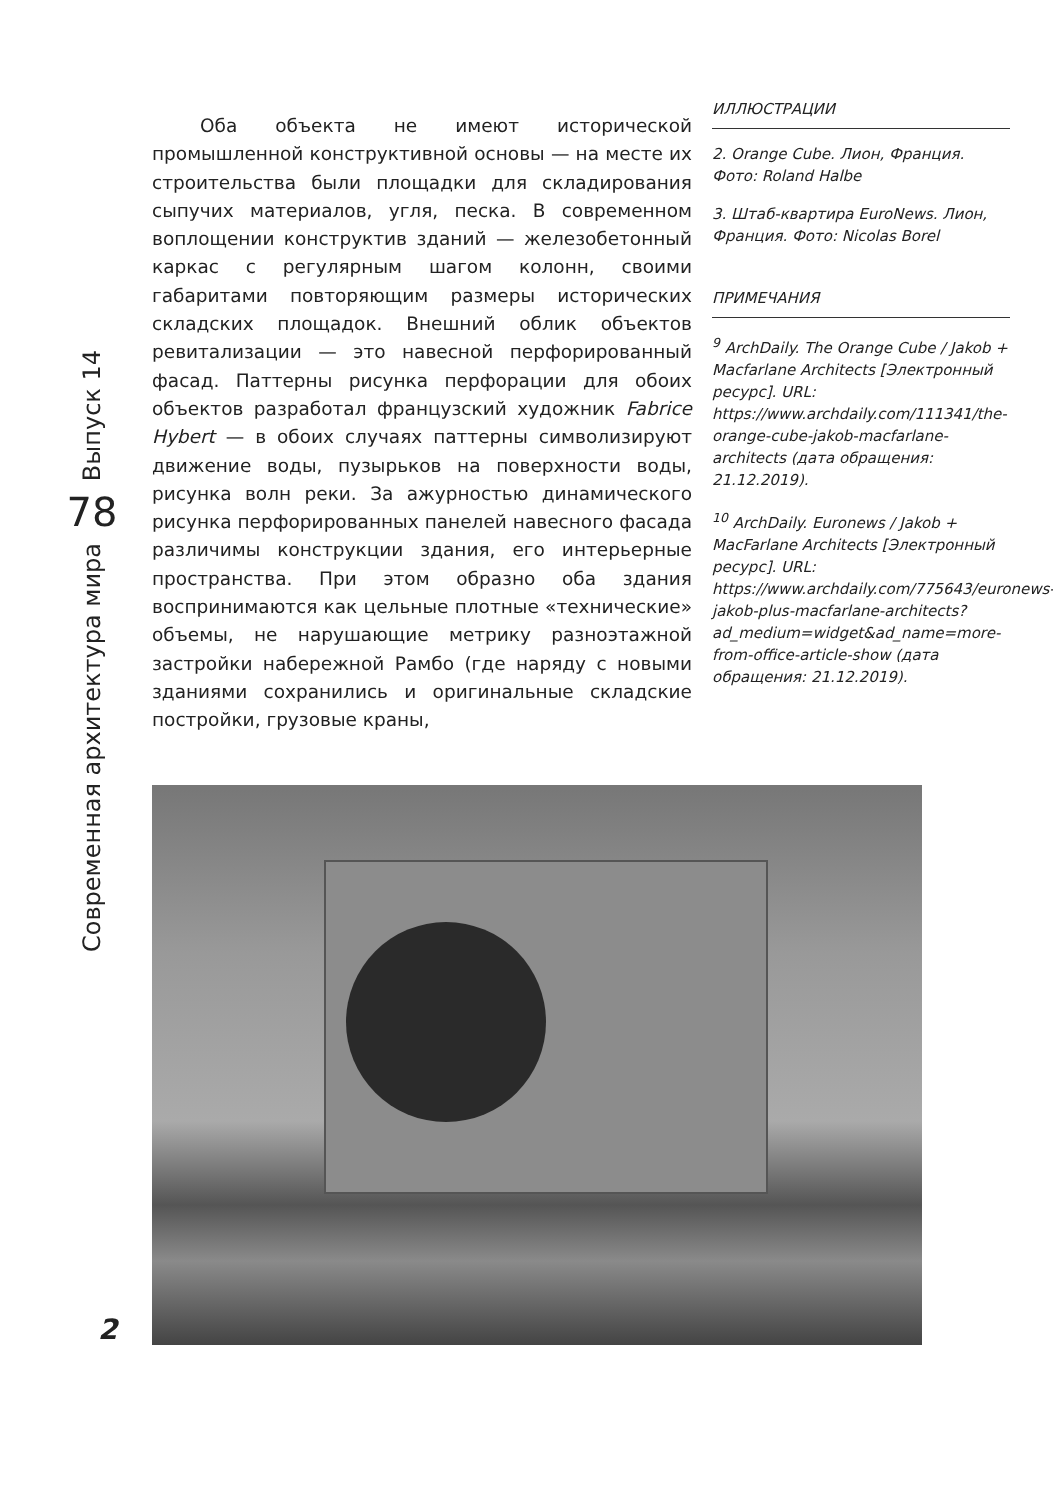Выпуск 14
78
Современная архитектура мира
Оба объекта не имеют исторической промышленной конструктивной основы — на месте их строительства были площадки для складирования сыпучих материалов, угля, песка. В современном воплощении конструктив зданий — железобетонный каркас с регулярным шагом колонн, своими габаритами повторяющим размеры исторических складских площадок. Внешний облик объектов ревитализации — это навесной перфорированный фасад. Паттерны рисунка перфорации для обоих объектов разработал французский художник Fabrice Hybert — в обоих случаях паттерны символизируют движение воды, пузырьков на поверхности воды, рисунка волн реки. За ажурностью динамического рисунка перфорированных панелей навесного фасада различимы конструкции здания, его интерьерные пространства. При этом образно оба здания воспринимаются как цельные плотные «технические» объемы, не нарушающие метрику разноэтажной застройки набережной Рамбо (где наряду с новыми зданиями сохранились и оригинальные складские постройки, грузовые краны,
ИЛЛЮСТРАЦИИ
2. Orange Cube. Лион, Франция. Фото: Roland Halbe
3. Штаб-квартира EuroNews. Лион, Франция. Фото: Nicolas Borel
ПРИМЕЧАНИЯ
<sup>9</sup> ArchDaily. The Orange Cube / Jakob + Macfarlane Architects [Электронный ресурс]. URL: https://www.archdaily.com/111341/the-orange-cube-jakob-macfarlane-architects (дата обращения: 21.12.2019).
<sup>10</sup> ArchDaily. Euronews / Jakob + MacFarlane Architects [Электронный ресурс]. URL: https://www.archdaily.com/775643/euronews-jakob-plus-macfarlane-architects?ad_medium=widget&ad_name=more-from-office-article-show (дата обращения: 21.12.2019).
2